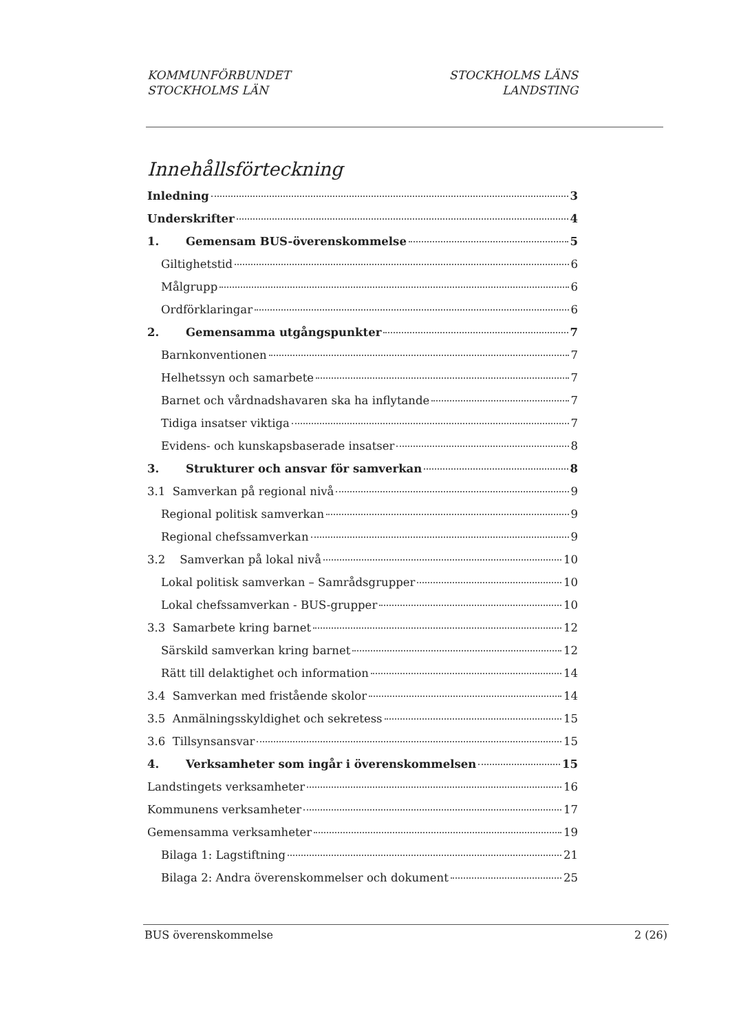KOMMUNFÖRBUNDET
STOCKHOLMS LÄN
STOCKHOLMS LÄNS
LANDSTING
Innehållsförteckning
Inledning 3
Underskrifter 4
1. Gemensam BUS-överenskommelse 5
Giltighetstid 6
Målgrupp 6
Ordförklaringar 6
2. Gemensamma utgångspunkter 7
Barnkonventionen 7
Helhetssyn och samarbete 7
Barnet och vårdnadshavaren ska ha inflytande 7
Tidiga insatser viktiga 7
Evidens- och kunskapsbaserade insatser 8
3. Strukturer och ansvar för samverkan 8
3.1 Samverkan på regional nivå 9
Regional politisk samverkan 9
Regional chefssamverkan 9
3.2 Samverkan på lokal nivå 10
Lokal politisk samverkan – Samrådsgrupper 10
Lokal chefssamverkan - BUS-grupper 10
3.3 Samarbete kring barnet 12
Särskild samverkan kring barnet 12
Rätt till delaktighet och information 14
3.4 Samverkan med fristående skolor 14
3.5 Anmälningsskyldighet och sekretess 15
3.6 Tillsynsansvar 15
4. Verksamheter som ingår i överenskommelsen 15
Landstingets verksamheter 16
Kommunens verksamheter 17
Gemensamma verksamheter 19
Bilaga 1: Lagstiftning 21
Bilaga 2: Andra överenskommelser och dokument 25
BUS överenskommelse 2 (26)